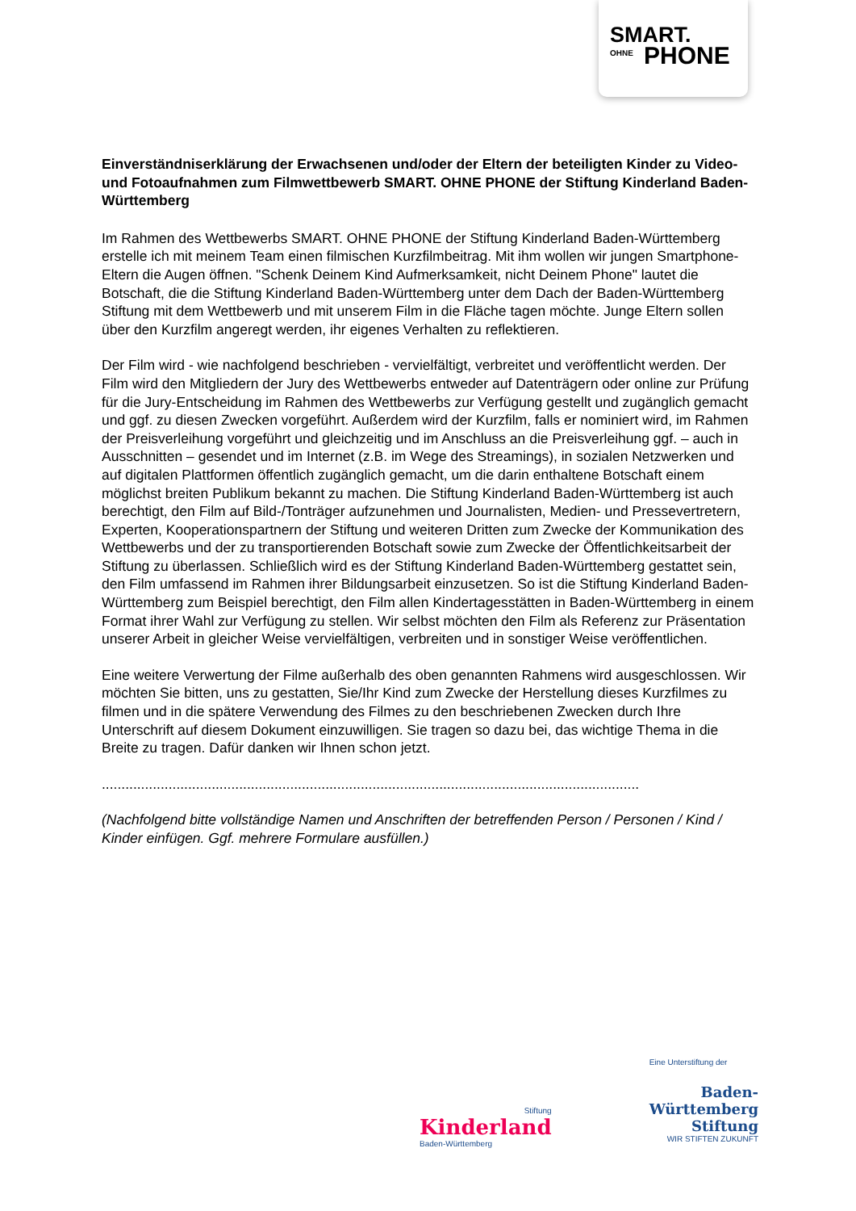SMART.
OHNE PHONE
Einverständniserklärung der Erwachsenen und/oder der Eltern der beteiligten Kinder zu Video- und Fotoaufnahmen zum Filmwettbewerb SMART. OHNE PHONE der Stiftung Kinderland Baden-Württemberg
Im Rahmen des Wettbewerbs SMART. OHNE PHONE der Stiftung Kinderland Baden-Württemberg erstelle ich mit meinem Team einen filmischen Kurzfilmbeitrag. Mit ihm wollen wir jungen Smartphone-Eltern die Augen öffnen. "Schenk Deinem Kind Aufmerksamkeit, nicht Deinem Phone" lautet die Botschaft, die die Stiftung Kinderland Baden-Württemberg unter dem Dach der Baden-Württemberg Stiftung mit dem Wettbewerb und mit unserem Film in die Fläche tagen möchte. Junge Eltern sollen über den Kurzfilm angeregt werden, ihr eigenes Verhalten zu reflektieren.
Der Film wird - wie nachfolgend beschrieben - vervielfältigt, verbreitet und veröffentlicht werden. Der Film wird den Mitgliedern der Jury des Wettbewerbs entweder auf Datenträgern oder online zur Prüfung für die Jury-Entscheidung im Rahmen des Wettbewerbs zur Verfügung gestellt und zugänglich gemacht und ggf. zu diesen Zwecken vorgeführt. Außerdem wird der Kurzfilm, falls er nominiert wird, im Rahmen der Preisverleihung vorgeführt und gleichzeitig und im Anschluss an die Preisverleihung ggf. – auch in Ausschnitten – gesendet und im Internet (z.B. im Wege des Streamings), in sozialen Netzwerken und auf digitalen Plattformen öffentlich zugänglich gemacht, um die darin enthaltene Botschaft einem möglichst breiten Publikum bekannt zu machen. Die Stiftung Kinderland Baden-Württemberg ist auch berechtigt, den Film auf Bild-/Tonträger aufzunehmen und Journalisten, Medien- und Pressevertretern, Experten, Kooperationspartnern der Stiftung und weiteren Dritten zum Zwecke der Kommunikation des Wettbewerbs und der zu transportierenden Botschaft sowie zum Zwecke der Öffentlichkeitsarbeit der Stiftung zu überlassen. Schließlich wird es der Stiftung Kinderland Baden-Württemberg gestattet sein, den Film umfassend im Rahmen ihrer Bildungsarbeit einzusetzen. So ist die Stiftung Kinderland Baden-Württemberg zum Beispiel berechtigt, den Film allen Kindertagesstätten in Baden-Württemberg in einem Format ihrer Wahl zur Verfügung zu stellen. Wir selbst möchten den Film als Referenz zur Präsentation unserer Arbeit in gleicher Weise vervielfältigen, verbreiten und in sonstiger Weise veröffentlichen.
Eine weitere Verwertung der Filme außerhalb des oben genannten Rahmens wird ausgeschlossen. Wir möchten Sie bitten, uns zu gestatten, Sie/Ihr Kind zum Zwecke der Herstellung dieses Kurzfilmes zu filmen und in die spätere Verwendung des Filmes zu den beschriebenen Zwecken durch Ihre Unterschrift auf diesem Dokument einzuwilligen. Sie tragen so dazu bei, das wichtige Thema in die Breite zu tragen. Dafür danken wir Ihnen schon jetzt.
.........................................................................................................................................
(Nachfolgend bitte vollständige Namen und Anschriften der betreffenden Person / Personen / Kind / Kinder einfügen. Ggf. mehrere Formulare ausfüllen.)
Stiftung
Kinderland
Baden-Württemberg
Eine Unterstiftung der
Baden-
Württemberg
Stiftung
WIR STIFTEN ZUKUNFT